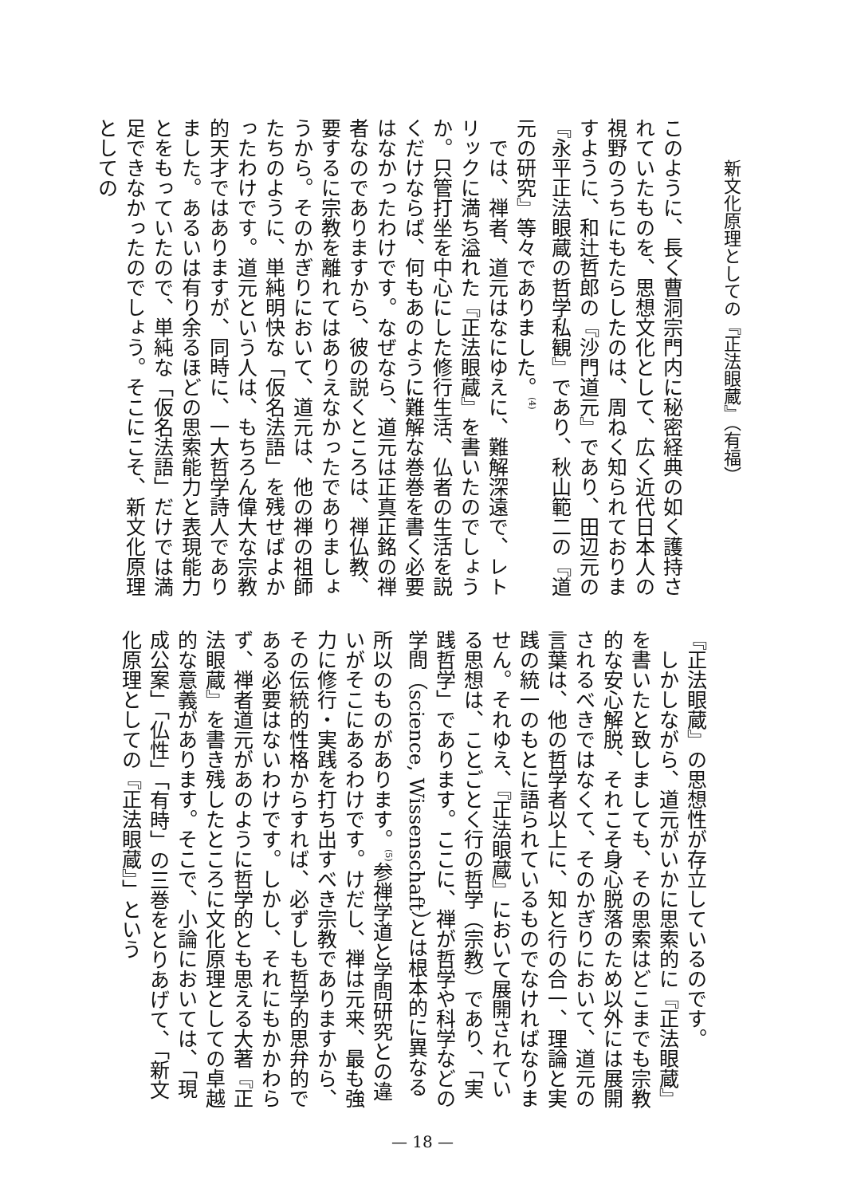新文化原理としての『正法眼蔵』（有福）
このように、長く曹洞宗門内に秘密経典の如く護持されていたものを、思想文化として、広く近代日本人の視野のうちにもたらしたのは、周ねく知られておりますように、和辻哲郎の『沙門道元』であり、田辺元の『永平正法眼蔵の哲学私観』であり、秋山範二の『道元の研究』等々でありました。<sup>(4)</sup>
では、禅者、道元はなにゆえに、難解深遠で、レトリックに満ち溢れた『正法眼蔵』を書いたのでしょうか。只管打坐を中心にした修行生活、仏者の生活を説くだけならば、何もあのように難解な巻巻を書く必要はなかったわけです。なぜなら、道元は正真正銘の禅者なのでありますから、彼の説くところは、禅仏教、要するに宗教を離れてはありえなかったでありましょうから。そのかぎりにおいて、道元は、他の禅の祖師たちのように、単純明快な「仮名法語」を残せばよかったわけです。道元という人は、もちろん偉大な宗教的天才ではありますが、同時に、一大哲学詩人でありました。あるいは有り余るほどの思索能力と表現能力とをもっていたので、単純な「仮名法語」だけでは満足できなかったのでしょう。そこにこそ、新文化原理としての
『正法眼蔵』の思想性が存立しているのです。
しかしながら、道元がいかに思索的に『正法眼蔵』を書いたと致しましても、その思索はどこまでも宗教的な安心解脱、それこそ身心脱落のため以外には展開されるべきではなくて、そのかぎりにおいて、道元の言葉は、他の哲学者以上に、知と行の合一、理論と実践の統一のもとに語られているものでなければなりません。それゆえ、『正法眼蔵』において展開されている思想は、ことごとく行の哲学（宗教）であり、「実践哲学」であります。ここに、禅が哲学や科学などの学問（science, Wissenschaft）とは根本的に異なる所以のものがあります。<sup>(5)</sup>参禅学道と学問研究との違いがそこにあるわけです。けだし、禅は元来、最も強力に修行・実践を打ち出すべき宗教でありますから、その伝統的性格からすれば、必ずしも哲学的思弁的である必要はないわけです。しかし、それにもかかわらず、禅者道元があのように哲学的とも思える大著『正法眼蔵』を書き残したところに文化原理としての卓越的な意義があります。そこで、小論においては、「現成公案」「仏性」「有時」の三巻をとりあげて、「新文化原理としての『正法眼蔵』」という
— 18 —